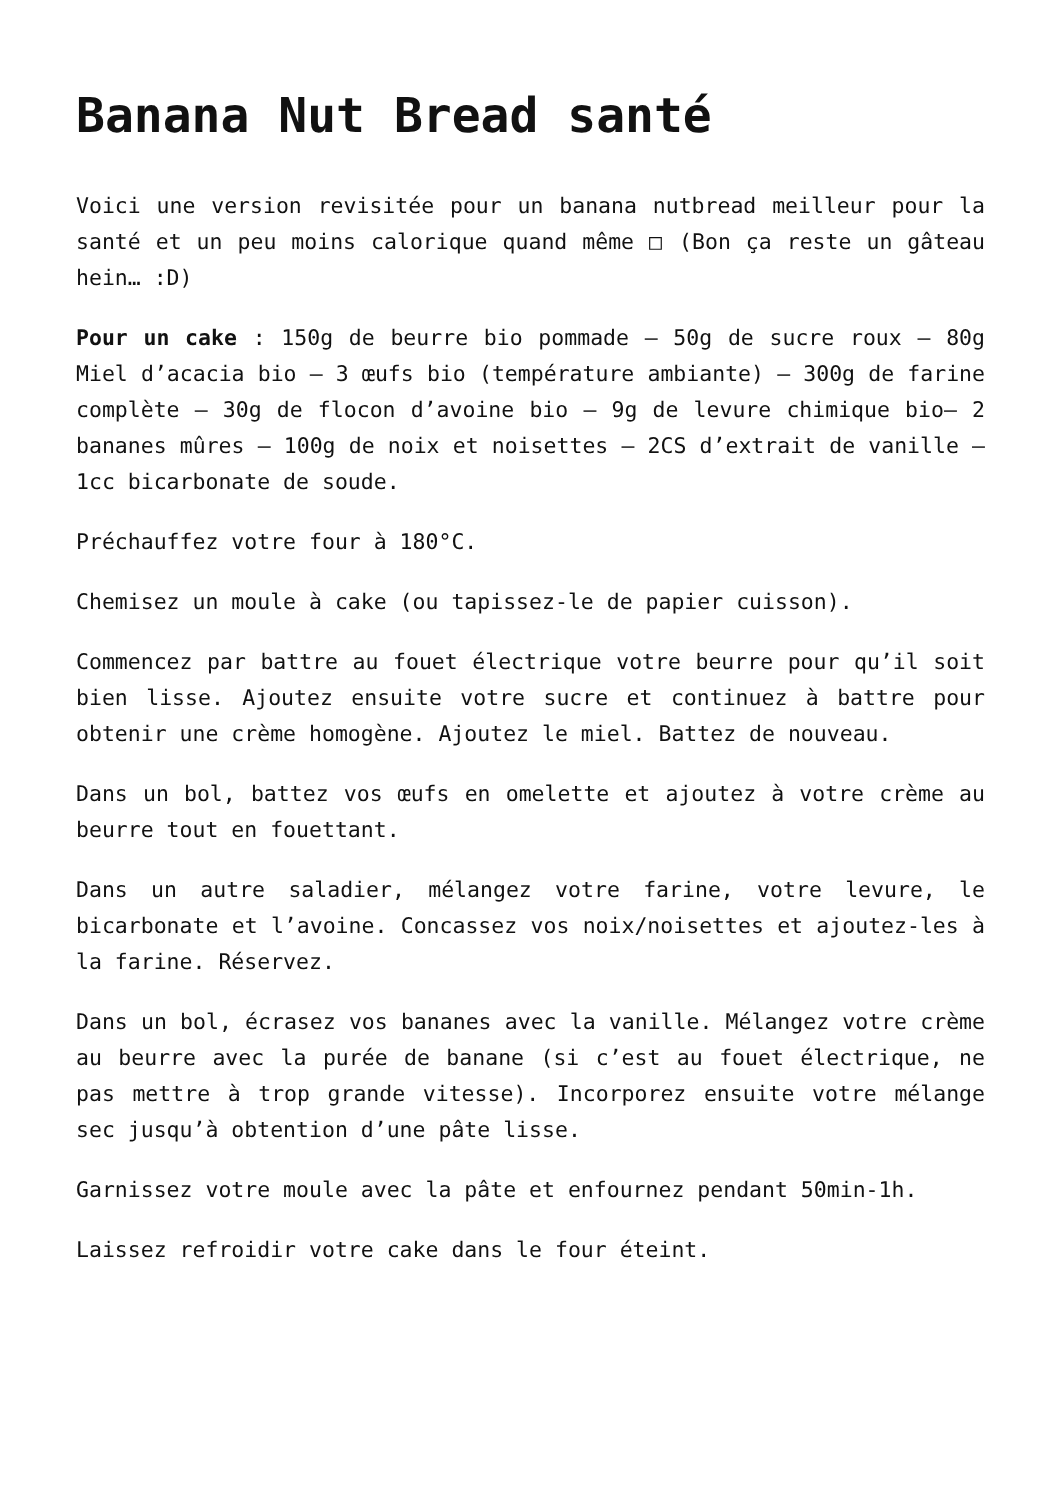Banana Nut Bread santé
Voici une version revisitée pour un banana nutbread meilleur pour la santé et un peu moins calorique quand même □ (Bon ça reste un gâteau hein… :D)
Pour un cake : 150g de beurre bio pommade – 50g de sucre roux – 80g Miel d’acacia bio – 3 œufs bio (température ambiante) – 300g de farine complète – 30g de flocon d’avoine bio – 9g de levure chimique bio– 2 bananes mûres – 100g de noix et noisettes – 2CS d’extrait de vanille – 1cc bicarbonate de soude.
Préchauffez votre four à 180°C.
Chemisez un moule à cake (ou tapissez-le de papier cuisson).
Commencez par battre au fouet électrique votre beurre pour qu’il soit bien lisse. Ajoutez ensuite votre sucre et continuez à battre pour obtenir une crème homogène. Ajoutez le miel. Battez de nouveau.
Dans un bol, battez vos œufs en omelette et ajoutez à votre crème au beurre tout en fouettant.
Dans un autre saladier, mélangez votre farine, votre levure, le bicarbonate et l’avoine. Concassez vos noix/noisettes et ajoutez-les à la farine. Réservez.
Dans un bol, écrasez vos bananes avec la vanille. Mélangez votre crème au beurre avec la purée de banane (si c’est au fouet électrique, ne pas mettre à trop grande vitesse). Incorporez ensuite votre mélange sec jusqu’à obtention d’une pâte lisse.
Garnissez votre moule avec la pâte et enfournez pendant 50min-1h.
Laissez refroidir votre cake dans le four éteint.